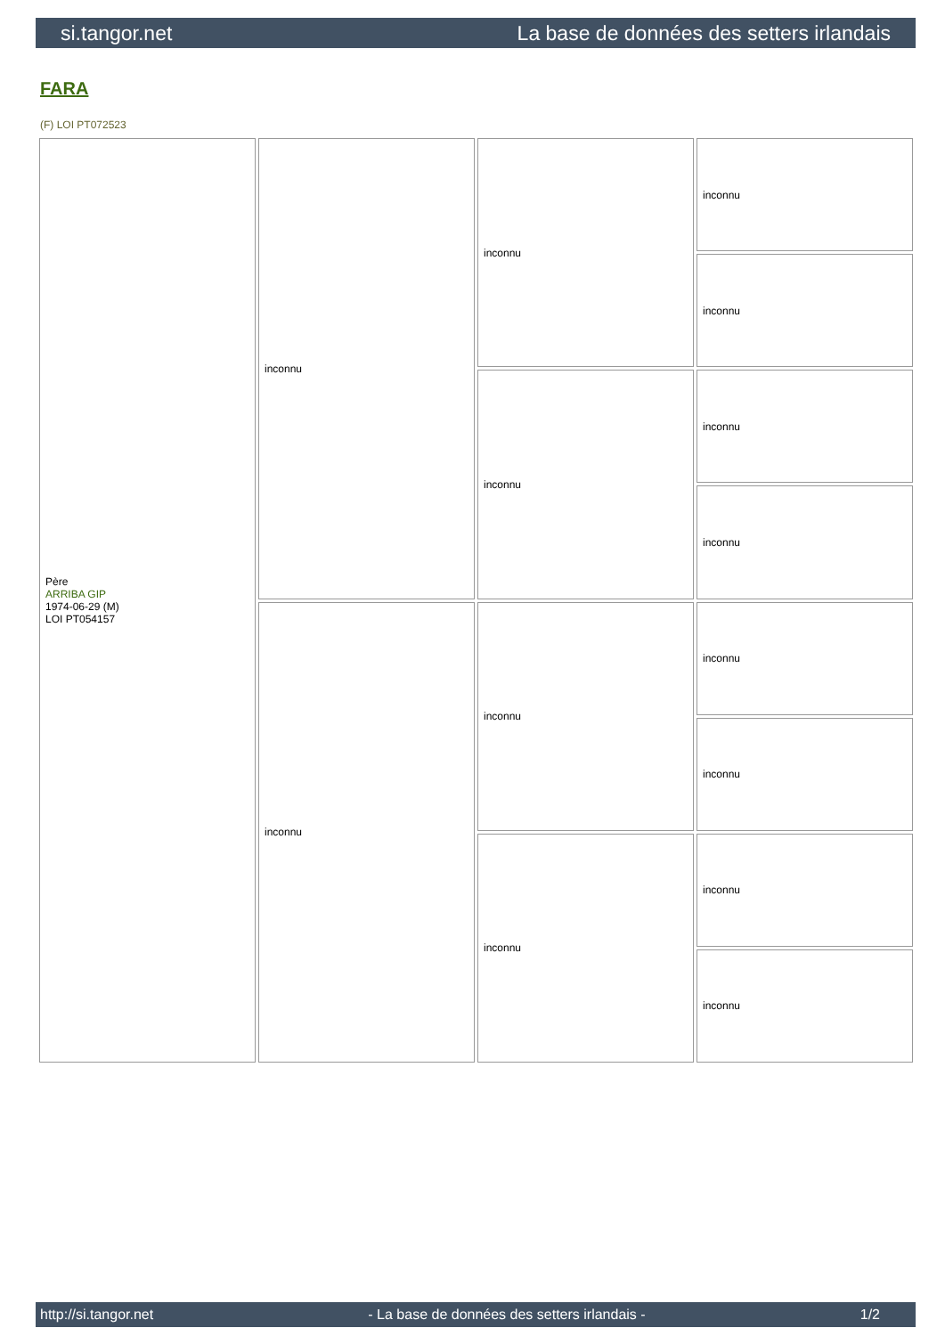si.tangor.net La base de données des setters irlandais
FARA
(F) LOI PT072523
| Père ARRIBA GIP 1974-06-29 (M) LOI PT054157 | inconnu | inconnu | inconnu |
| | | | inconnu |
| | | inconnu | inconnu |
| | | | inconnu |
| | inconnu | inconnu | inconnu |
| | | | inconnu |
| | | inconnu | inconnu |
| | | | inconnu |
http://si.tangor.net - La base de données des setters irlandais - 1/2